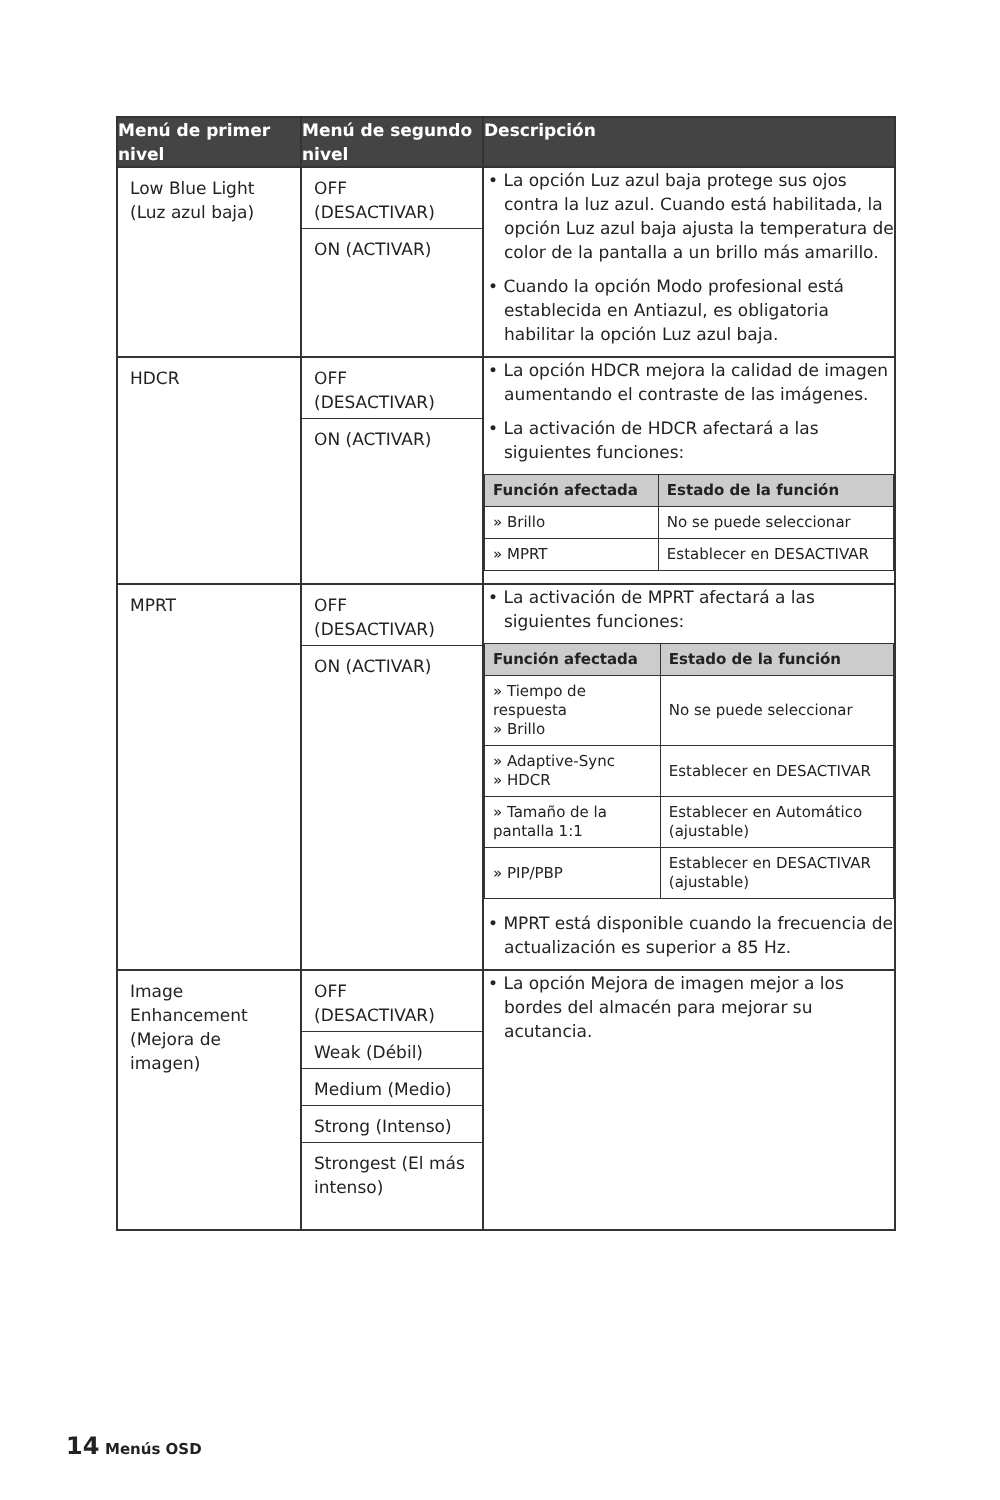| Menú de primer nivel | Menú de segundo nivel | Descripción |
| --- | --- | --- |
| Low Blue Light (Luz azul baja) | OFF (DESACTIVAR) ON (ACTIVAR) | • La opción Luz azul baja protege sus ojos contra la luz azul. Cuando está habilitada, la opción Luz azul baja ajusta la temperatura de color de la pantalla a un brillo más amarillo. • Cuando la opción Modo profesional está establecida en Antiazul, es obligatoria habilitar la opción Luz azul baja. |
| HDCR | OFF (DESACTIVAR) ON (ACTIVAR) | • La opción HDCR mejora la calidad de imagen aumentando el contraste de las imágenes. • La activación de HDCR afectará a las siguientes funciones: / Función afectada / Estado de la función / / --- / --- / / » Brillo / No se puede seleccionar / / » MPRT / Establecer en DESACTIVAR / |
| MPRT | OFF (DESACTIVAR) ON (ACTIVAR) | • La activación de MPRT afectará a las siguientes funciones: / Función afectada / Estado de la función / / --- / --- / / » Tiempo de respuesta » Brillo / No se puede seleccionar / / » Adaptive-Sync » HDCR / Establecer en DESACTIVAR / / » Tamaño de la pantalla 1:1 / Establecer en Automático (ajustable) / / » PIP/PBP / Establecer en DESACTIVAR (ajustable) / • MPRT está disponible cuando la frecuencia de actualización es superior a 85 Hz. |
| Image Enhancement (Mejora de imagen) | OFF (DESACTIVAR) Weak (Débil) Medium (Medio) Strong (Intenso) Strongest (El más intenso) | • La opción Mejora de imagen mejor a los bordes del almacén para mejorar su acutancia. |
14 Menús OSD